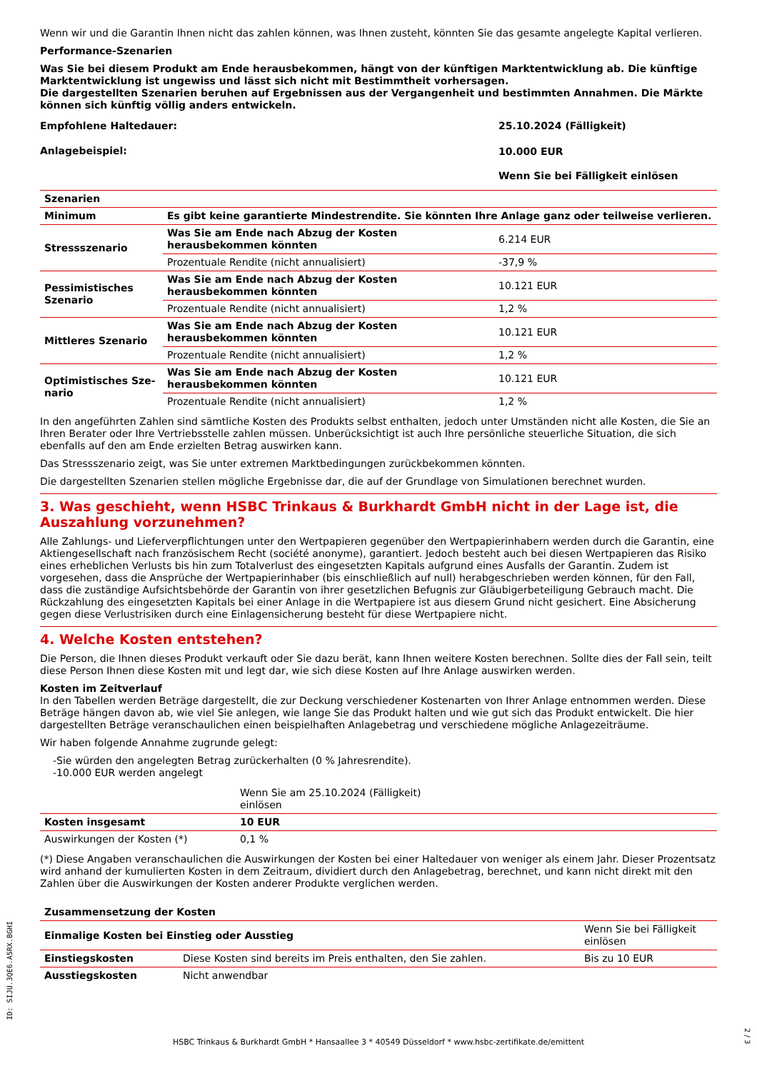Wenn wir und die Garantin Ihnen nicht das zahlen können, was Ihnen zusteht, könnten Sie das gesamte angelegte Kapital verlieren.
Performance-Szenarien
Was Sie bei diesem Produkt am Ende herausbekommen, hängt von der künftigen Marktentwicklung ab. Die künftige Marktentwicklung ist ungewiss und lässt sich nicht mit Bestimmtheit vorhersagen.
Die dargestellten Szenarien beruhen auf Ergebnissen aus der Vergangenheit und bestimmten Annahmen. Die Märkte können sich künftig völlig anders entwickeln.
| Empfohlene Haltedauer: | 25.10.2024 (Fälligkeit) |
| Anlagebeispiel: | 10.000 EUR |
| | Wenn Sie bei Fälligkeit einlösen |
| Szenarien | | |
| Minimum | Es gibt keine garantierte Mindestrendite. Sie könnten Ihre Anlage ganz oder teilweise verlieren. | |
| Stressszenario | Was Sie am Ende nach Abzug der Kosten herausbekommen könnten | 6.214 EUR |
| | Prozentuale Rendite (nicht annualisiert) | -37,9 % |
| Pessimistisches Sze­nario | Was Sie am Ende nach Abzug der Kosten herausbekommen könnten | 10.121 EUR |
| | Prozentuale Rendite (nicht annualisiert) | 1,2 % |
| Mittleres Szenario | Was Sie am Ende nach Abzug der Kosten herausbekommen könnten | 10.121 EUR |
| | Prozentuale Rendite (nicht annualisiert) | 1,2 % |
| Optimistisches Sze­nario | Was Sie am Ende nach Abzug der Kosten herausbekommen könnten | 10.121 EUR |
| | Prozentuale Rendite (nicht annualisiert) | 1,2 % |
In den angeführten Zahlen sind sämtliche Kosten des Produkts selbst enthalten, jedoch unter Umständen nicht alle Kosten, die Sie an Ihren Berater oder Ihre Vertriebsstelle zahlen müssen. Unberücksichtigt ist auch Ihre persönliche steuerliche Situation, die sich ebenfalls auf den am Ende erzielten Betrag auswirken kann.
Das Stressszenario zeigt, was Sie unter extremen Marktbedingungen zurückbekommen könnten.
Die dargestellten Szenarien stellen mögliche Ergebnisse dar, die auf der Grundlage von Simulationen berechnet wurden.
3. Was geschieht, wenn HSBC Trinkaus & Burkhardt GmbH nicht in der Lage ist, die Auszah­lung vorzunehmen?
Alle Zahlungs- und Lieferverpflichtungen unter den Wertpapieren gegenüber den Wertpapierinhabern werden durch die Garantin, eine Aktiengesellschaft nach französischem Recht (société anonyme), garantiert. Jedoch besteht auch bei diesen Wertpapieren das Risiko eines erheblichen Verlusts bis hin zum Totalverlust des eingesetzten Kapitals aufgrund eines Ausfalls der Garantin. Zudem ist vorgesehen, dass die Ansprüche der Wertpapierinhaber (bis einschließlich auf null) herabgeschrieben werden können, für den Fall, dass die zuständige Aufsichtsbehörde der Garantin von ihrer gesetzlichen Befugnis zur Gläubigerbeteiligung Gebrauch macht. Die Rückzahlung des eingesetzten Kapitals bei einer Anlage in die Wertpapiere ist aus diesem Grund nicht gesichert. Eine Absicherung gegen diese Verlustrisiken durch eine Einlagensicherung besteht für diese Wertpapiere nicht.
4. Welche Kosten entstehen?
Die Person, die Ihnen dieses Produkt verkauft oder Sie dazu berät, kann Ihnen weitere Kosten berechnen. Sollte dies der Fall sein, teilt diese Person Ihnen diese Kosten mit und legt dar, wie sich diese Kosten auf Ihre Anlage auswirken werden.
Kosten im Zeitverlauf
In den Tabellen werden Beträge dargestellt, die zur Deckung verschiedener Kostenarten von Ihrer Anlage entnommen werden. Diese Beträge hängen davon ab, wie viel Sie anlegen, wie lange Sie das Produkt halten und wie gut sich das Produkt entwickelt. Die hier dargestellten Beträge veranschaulichen einen beispielhaften Anlagebetrag und verschiedene mögliche Anlagezeiträume.
Wir haben folgende Annahme zugrunde gelegt:
-Sie würden den angelegten Betrag zurückerhalten (0 % Jahresrendite).
-10.000 EUR werden angelegt
| | Wenn Sie am 25.10.2024 (Fälligkeit) ein­lösen | |
| Kosten insgesamt | 10 EUR | |
| Auswirkungen der Kosten (*) | 0,1 % | |
(*) Diese Angaben veranschaulichen die Auswirkungen der Kosten bei einer Haltedauer von weniger als einem Jahr. Dieser Prozentsatz wird anhand der kumulierten Kosten in dem Zeitraum, dividiert durch den Anlagebetrag, berechnet, und kann nicht direkt mit den Zahlen über die Auswirkungen der Kosten anderer Produkte verglichen werden.
| Zusammensetzung der Kosten | | |
| Einmalige Kosten bei Einstieg oder Ausstieg | | Wenn Sie bei Fälligkeit einlösen |
| Einstiegskosten | Diese Kosten sind bereits im Preis enthalten, den Sie zahlen. | Bis zu 10 EUR |
| Ausstiegskosten | Nicht anwendbar | |
ID: SIJU.3QE6.A5RX.BGHI
HSBC Trinkaus & Burkhardt GmbH * Hansaallee 3 * 40549 Düsseldorf * www.hsbc-zertifikate.de/emittent
2 / 3